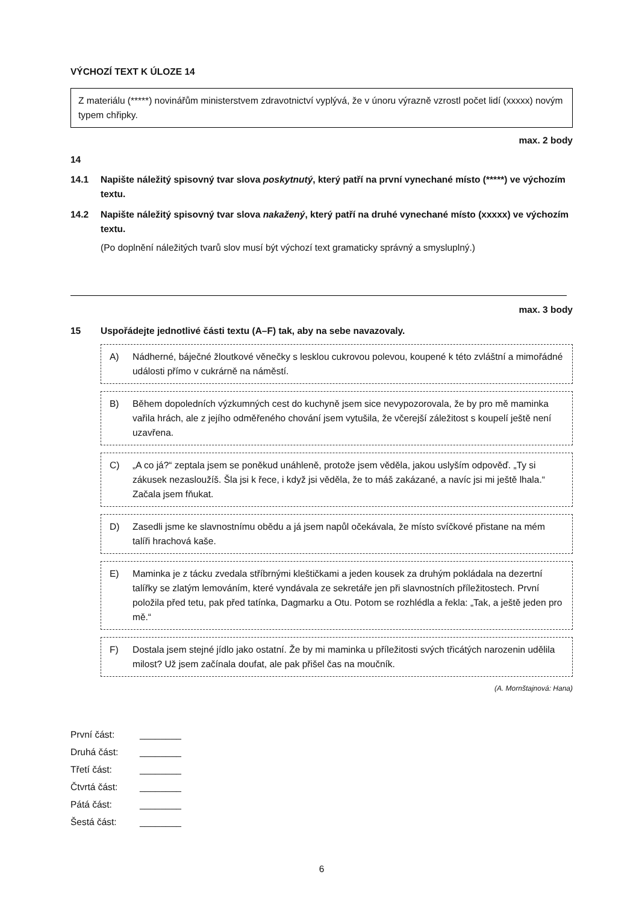VÝCHOZÍ TEXT K ÚLOZE 14
Z materiálu (*****) novinářům ministerstvem zdravotnictví vyplývá, že v únoru výrazně vzrostl počet lidí (xxxxx) novým typem chřipky.
max. 2 body
14
14.1 Napište náležitý spisovný tvar slova poskytnutý, který patří na první vynechané místo (*****) ve výchozím textu.
14.2 Napište náležitý spisovný tvar slova nakažený, který patří na druhé vynechané místo (xxxxx) ve výchozím textu.
(Po doplnění náležitých tvarů slov musí být výchozí text gramaticky správný a smysluplný.)
max. 3 body
15 Uspořádejte jednotlivé části textu (A–F) tak, aby na sebe navazovaly.
A) Nádherné, báječné žloutkové věnečky s lesklou cukrovou polevou, koupené k této zvláštní a mimořádné události přímo v cukrárně na náměstí.
B) Během dopoledních výzkumných cest do kuchyně jsem sice nevypozorovala, že by pro mě maminka vařila hrách, ale z jejího odměřeného chování jsem vytušila, že včerejší záležitost s koupelí ještě není uzavřena.
C) „A co já?“ zeptala jsem se poněkud unáhleně, protože jsem věděla, jakou uslyším odpověď. „Ty si zákusek nezasloužíš. Šla jsi k řece, i když jsi věděla, že to máš zakázané, a navíc jsi mi ještě lhala.“ Začala jsem fňukat.
D) Zasedli jsme ke slavnostnímu obědu a já jsem napůl očekávala, že místo svíčkové přistane na mém talíři hrachová kaše.
E) Maminka je z tácku zvedala stříbrnými kleštičkami a jeden kousek za druhým pokládala na dezertní talířky se zlatým lemováním, které vyndávala ze sekretáře jen při slavnostních příležitostech. První položila před tetu, pak před tatínka, Dagmarku a Otu. Potom se rozhlédla a řekla: „Tak, a ještě jeden pro mě.“
F) Dostala jsem stejné jídlo jako ostatní. Že by mi maminka u příležitosti svých třicátých narozenin udělila milost? Už jsem začínala doufat, ale pak přišel čas na moučník.
(A. Mornštajnová: Hana)
První část: ________
Druhá část: ________
Třetí část: ________
Čtvrtá část: ________
Pátá část: ________
Šestá část: ________
6